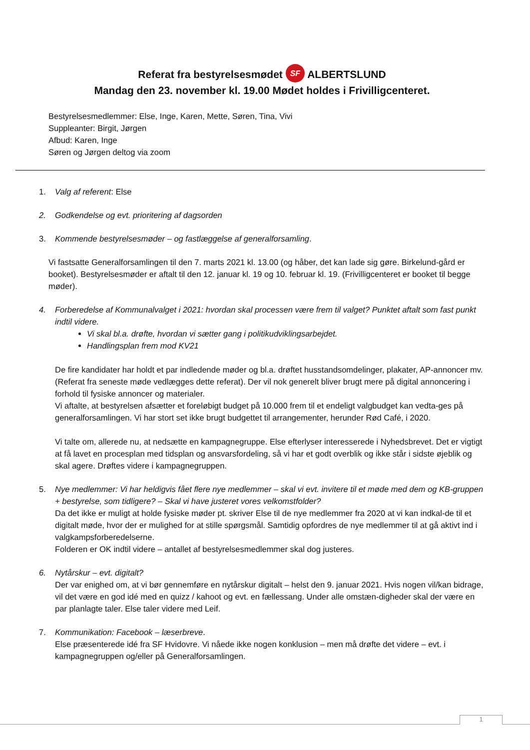Referat fra bestyrelsesmødet SF ALBERTSLUND
Mandag den 23. november kl. 19.00 Mødet holdes i Frivilligcenteret.
Bestyrelsesmedlemmer: Else, Inge, Karen, Mette, Søren, Tina, Vivi
Suppleanter: Birgit, Jørgen
Afbud: Karen, Inge
Søren og Jørgen deltog via zoom
1. Valg af referent: Else
2. Godkendelse og evt. prioritering af dagsorden
3. Kommende bestyrelsesmøder – og fastlæggelse af generalforsamling.
Vi fastsatte Generalforsamlingen til den 7. marts 2021 kl. 13.00 (og håber, det kan lade sig gøre. Birkelund-gård er booket). Bestyrelsesmøder er aftalt til den 12. januar kl. 19 og 10. februar kl. 19. (Frivilligcenteret er booket til begge møder).
4. Forberedelse af Kommunalvalget i 2021: hvordan skal processen være frem til valget? Punktet aftalt som fast punkt indtil videre.
Vi skal bl.a. drøfte, hvordan vi sætter gang i politikudviklingsarbejdet.
Handlingsplan frem mod KV21
De fire kandidater har holdt et par indledende møder og bl.a. drøftet husstandsomdelinger, plakater, AP-annoncer mv. (Referat fra seneste møde vedlægges dette referat). Der vil nok generelt bliver brugt mere på digital annoncering i forhold til fysiske annoncer og materialer.
Vi aftalte, at bestyrelsen afsætter et foreløbigt budget på 10.000 frem til et endeligt valgbudget kan vedta-ges på generalforsamlingen. Vi har stort set ikke brugt budgettet til arrangementer, herunder Rød Café, i 2020.
Vi talte om, allerede nu, at nedsætte en kampagnegruppe. Else efterlyser interesserede i Nyhedsbrevet. Det er vigtigt at få lavet en procesplan med tidsplan og ansvarsfordeling, så vi har et godt overblik og ikke står i sidste øjeblik og skal agere. Drøftes videre i kampagnegruppen.
5. Nye medlemmer: Vi har heldigvis fået flere nye medlemmer – skal vi evt. invitere til et møde med dem og KB-gruppen + bestyrelse, som tidligere? – Skal vi have justeret vores velkomstfolder?
Da det ikke er muligt at holde fysiske møder pt. skriver Else til de nye medlemmer fra 2020 at vi kan indkal-de til et digitalt møde, hvor der er mulighed for at stille spørgsmål. Samtidig opfordres de nye medlemmer til at gå aktivt ind i valgkampsforberedelserne.
Folderen er OK indtil videre – antallet af bestyrelsesmedlemmer skal dog justeres.
6. Nytårskur – evt. digitalt?
Der var enighed om, at vi bør gennemføre en nytårskur digitalt – helst den 9. januar 2021. Hvis nogen vil/kan bidrage, vil det være en god idé med en quizz / kahoot og evt. en fællessang. Under alle omstæn-digheder skal der være en par planlagte taler. Else taler videre med Leif.
7. Kommunikation: Facebook – læserbreve.
Else præsenterede idé fra SF Hvidovre. Vi nåede ikke nogen konklusion – men må drøfte det videre – evt. i kampagnegruppen og/eller på Generalforsamlingen.
1